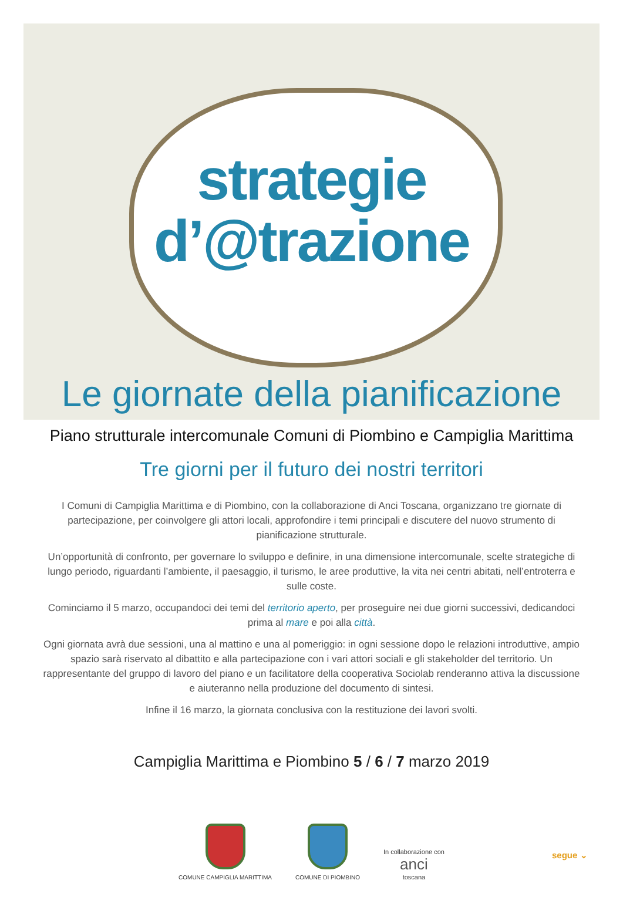strategie
d’@trazione
Le giornate della pianificazione
Piano strutturale intercomunale Comuni di Piombino e Campiglia Marittima
Tre giorni per il futuro dei nostri territori
I Comuni di Campiglia Marittima e di Piombino, con la collaborazione di Anci Toscana, organizzano tre giornate di partecipazione, per coinvolgere gli attori locali, approfondire i temi principali e discutere del nuovo strumento di pianificazione strutturale.
Un’opportunità di confronto, per governare lo sviluppo e definire, in una dimensione intercomunale, scelte strategiche di lungo periodo, riguardanti l’ambiente, il paesaggio, il turismo, le aree produttive, la vita nei centri abitati, nell’entroterra e sulle coste.
Cominciamo il 5 marzo, occupandoci dei temi del territorio aperto, per proseguire nei due giorni successivi, dedicandoci prima al mare e poi alla città.
Ogni giornata avrà due sessioni, una al mattino e una al pomeriggio: in ogni sessione dopo le relazioni introduttive, ampio spazio sarà riservato al dibattito e alla partecipazione con i vari attori sociali e gli stakeholder del territorio. Un rappresentante del gruppo di lavoro del piano e un facilitatore della cooperativa Sociolab renderanno attiva la discussione e aiuteranno nella produzione del documento di sintesi.
Infine il 16 marzo, la giornata conclusiva con la restituzione dei lavori svolti.
Campiglia Marittima e Piombino 5 / 6 / 7 marzo 2019
COMUNE CAMPIGLIA MARITTIMA
COMUNE DI PIOMBINO
In collaborazione con
anci
toscana
segue ⌄